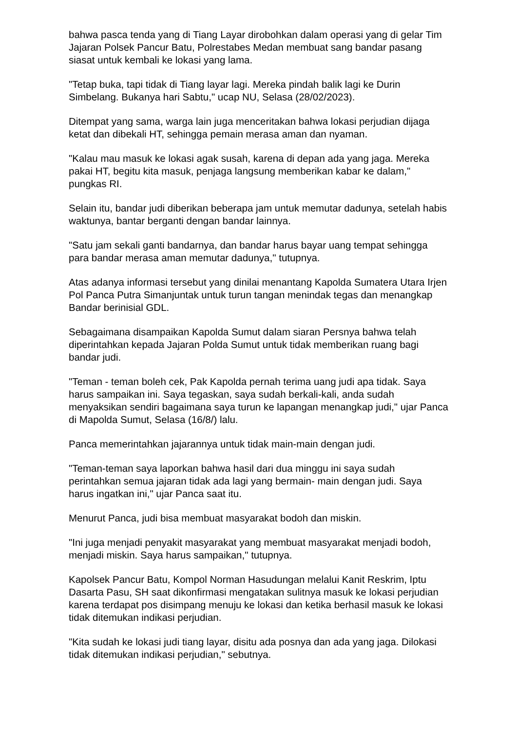bahwa pasca tenda yang di Tiang Layar dirobohkan dalam operasi yang di gelar Tim Jajaran Polsek Pancur Batu, Polrestabes Medan membuat sang bandar pasang siasat untuk kembali ke lokasi yang lama.
"Tetap buka, tapi tidak di Tiang layar lagi. Mereka pindah balik lagi ke Durin Simbelang. Bukanya hari Sabtu," ucap NU, Selasa (28/02/2023).
Ditempat yang sama, warga lain juga menceritakan bahwa lokasi perjudian dijaga ketat dan dibekali HT, sehingga pemain merasa aman dan nyaman.
"Kalau mau masuk ke lokasi agak susah, karena di depan ada yang jaga. Mereka pakai HT, begitu kita masuk, penjaga langsung memberikan kabar ke dalam," pungkas RI.
Selain itu, bandar judi diberikan beberapa jam untuk memutar dadunya, setelah habis waktunya, bantar berganti dengan bandar lainnya.
"Satu jam sekali ganti bandarnya, dan bandar harus bayar uang tempat sehingga para bandar merasa aman memutar dadunya," tutupnya.
Atas adanya informasi tersebut yang dinilai menantang Kapolda Sumatera Utara Irjen Pol Panca Putra Simanjuntak untuk turun tangan menindak tegas dan menangkap Bandar berinisial GDL.
Sebagaimana disampaikan Kapolda Sumut dalam siaran Persnya bahwa telah diperintahkan kepada Jajaran Polda Sumut untuk tidak memberikan ruang bagi bandar judi.
"Teman - teman boleh cek, Pak Kapolda pernah terima uang judi apa tidak. Saya harus sampaikan ini. Saya tegaskan, saya sudah berkali-kali, anda sudah menyaksikan sendiri bagaimana saya turun ke lapangan menangkap judi," ujar Panca di Mapolda Sumut, Selasa (16/8/) lalu.
Panca memerintahkan jajarannya untuk tidak main-main dengan judi.
"Teman-teman saya laporkan bahwa hasil dari dua minggu ini saya sudah perintahkan semua jajaran tidak ada lagi yang bermain- main dengan judi. Saya harus ingatkan ini," ujar Panca saat itu.
Menurut Panca, judi bisa membuat masyarakat bodoh dan miskin.
"Ini juga menjadi penyakit masyarakat yang membuat masyarakat menjadi bodoh, menjadi miskin. Saya harus sampaikan," tutupnya.
Kapolsek Pancur Batu, Kompol Norman Hasudungan melalui Kanit Reskrim, Iptu Dasarta Pasu, SH saat dikonfirmasi mengatakan sulitnya masuk ke lokasi perjudian karena terdapat pos disimpang menuju ke lokasi dan ketika berhasil masuk ke lokasi tidak ditemukan indikasi perjudian.
"Kita sudah ke lokasi judi tiang layar, disitu ada posnya dan ada yang jaga. Dilokasi tidak ditemukan indikasi perjudian," sebutnya.